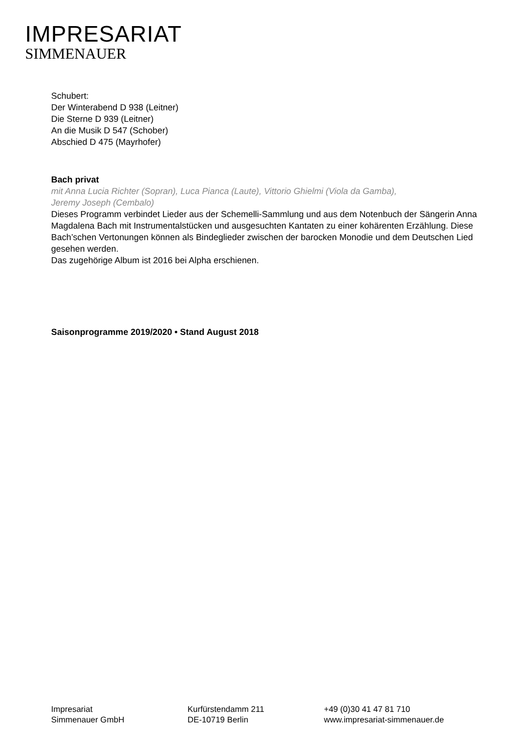IMPRESARIAT
SIMMENAUER
Schubert:
Der Winterabend D 938 (Leitner)
Die Sterne D 939 (Leitner)
An die Musik D 547 (Schober)
Abschied D 475 (Mayrhofer)
Bach privat
mit Anna Lucia Richter (Sopran), Luca Pianca (Laute), Vittorio Ghielmi (Viola da Gamba),
Jeremy Joseph (Cembalo)
Dieses Programm verbindet Lieder aus der Schemelli-Sammlung und aus dem Notenbuch der Sängerin Anna Magdalena Bach mit Instrumentalstücken und ausgesuchten Kantaten zu einer kohärenten Erzählung. Diese Bach’schen Vertonungen können als Bindeglieder zwischen der barocken Monodie und dem Deutschen Lied gesehen werden.
Das zugehörige Album ist 2016 bei Alpha erschienen.
Saisonprogramme 2019/2020 • Stand August 2018
Impresariat
Simmenauer GmbH
Kurfürstendamm 211
DE-10719 Berlin
+49 (0)30 41 47 81 710
www.impresariat-simmenauer.de